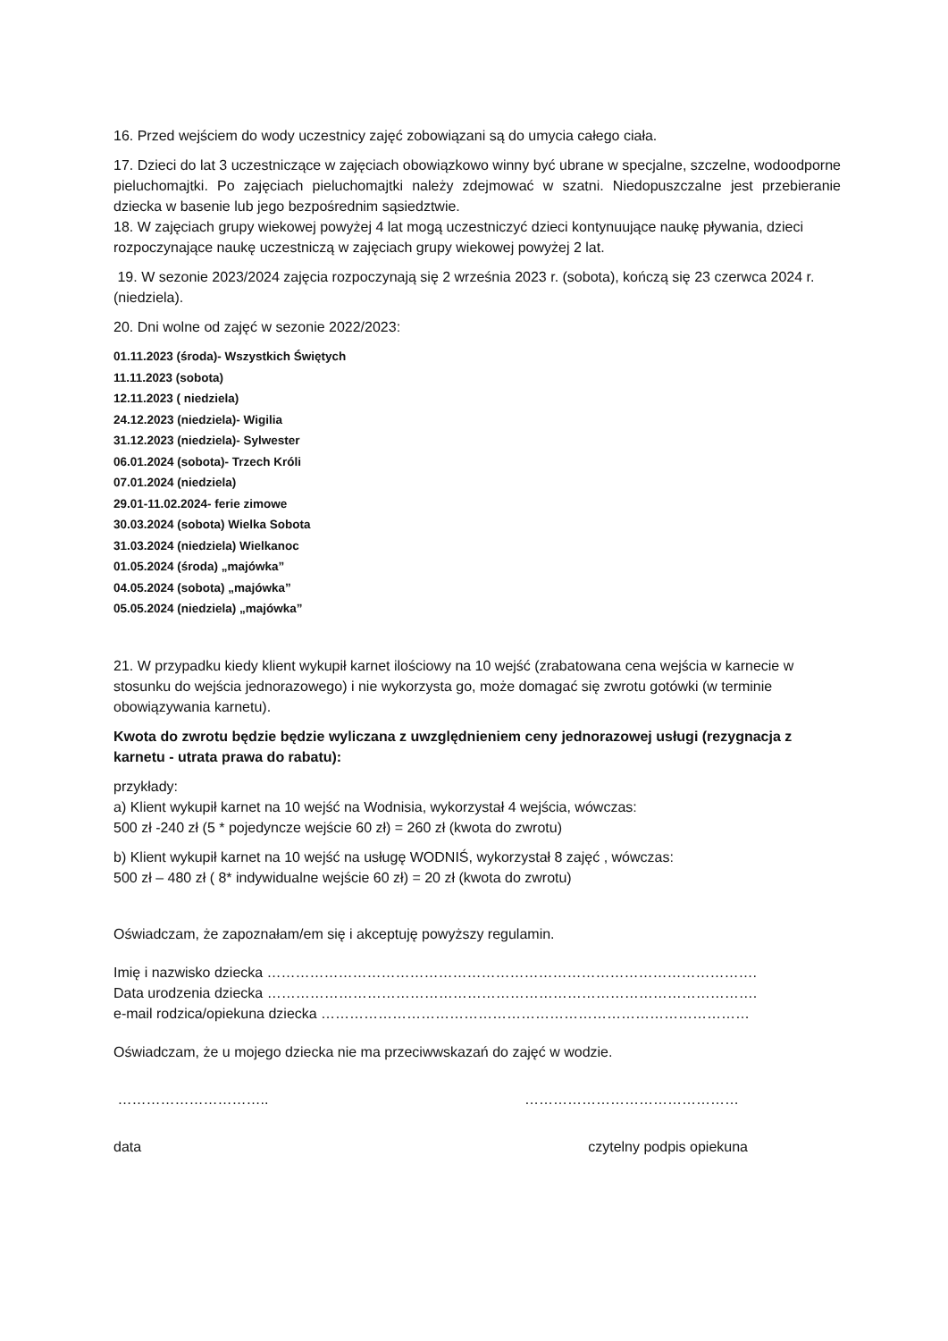16. Przed wejściem do wody uczestnicy zajęć zobowiązani są do umycia całego ciała.
17. Dzieci do lat 3 uczestniczące w zajęciach obowiązkowo winny być ubrane w specjalne, szczelne, wodoodporne pieluchomajtki. Po zajęciach pieluchomajtki należy zdejmować w szatni. Niedopuszczalne jest przebieranie dziecka w basenie lub jego bezpośrednim sąsiedztwie.
18. W zajęciach grupy wiekowej powyżej 4 lat mogą uczestniczyć dzieci kontynuujące naukę pływania, dzieci rozpoczynające naukę uczestniczą w zajęciach grupy wiekowej powyżej 2 lat.
19. W sezonie 2023/2024 zajęcia rozpoczynają się 2 września 2023 r. (sobota), kończą się 23 czerwca 2024 r. (niedziela).
20. Dni wolne od zajęć w sezonie 2022/2023:
01.11.2023 (środa)- Wszystkich Świętych
11.11.2023 (sobota)
12.11.2023 ( niedziela)
24.12.2023 (niedziela)- Wigilia
31.12.2023 (niedziela)- Sylwester
06.01.2024 (sobota)- Trzech Króli
07.01.2024 (niedziela)
29.01-11.02.2024- ferie zimowe
30.03.2024 (sobota) Wielka Sobota
31.03.2024 (niedziela) Wielkanoc
01.05.2024 (środa) „majówka”
04.05.2024 (sobota) „majówka”
05.05.2024 (niedziela) „majówka”
21. W przypadku kiedy klient wykupił karnet ilościowy na 10 wejść (zrabatowana cena wejścia w karnecie w stosunku do wejścia jednorazowego) i nie wykorzysta go, może domagać się zwrotu gotówki (w terminie obowiązywania karnetu).
Kwota do zwrotu będzie będzie wyliczana z uwzględnieniem ceny jednorazowej usługi (rezygnacja z karnetu - utrata prawa do rabatu):
przykłady:
a) Klient wykupił karnet na 10 wejść na Wodnisia, wykorzystał 4 wejścia, wówczas:
500 zł -240 zł (5 * pojedyncze wejście 60 zł) = 260 zł (kwota do zwrotu)
b) Klient wykupił karnet na 10 wejść na usługę WODNIŚ, wykorzystał 8 zajęć , wówczas:
500 zł – 480 zł ( 8* indywidualne wejście 60 zł) = 20 zł (kwota do zwrotu)
Oświadczam, że zapoznałam/em się i akceptuję powyższy regulamin.
Imię i nazwisko dziecka ………………………………………………………………………………………….
Data urodzenia dziecka ………………………………………………………………………………………….
e-mail rodzica/opiekuna dziecka ………………………………………………………………………………
Oświadczam, że u mojego dziecka nie ma przeciwwskazań do zajęć w wodzie.
………………………….. ………………………………………
data czytelny podpis opiekuna